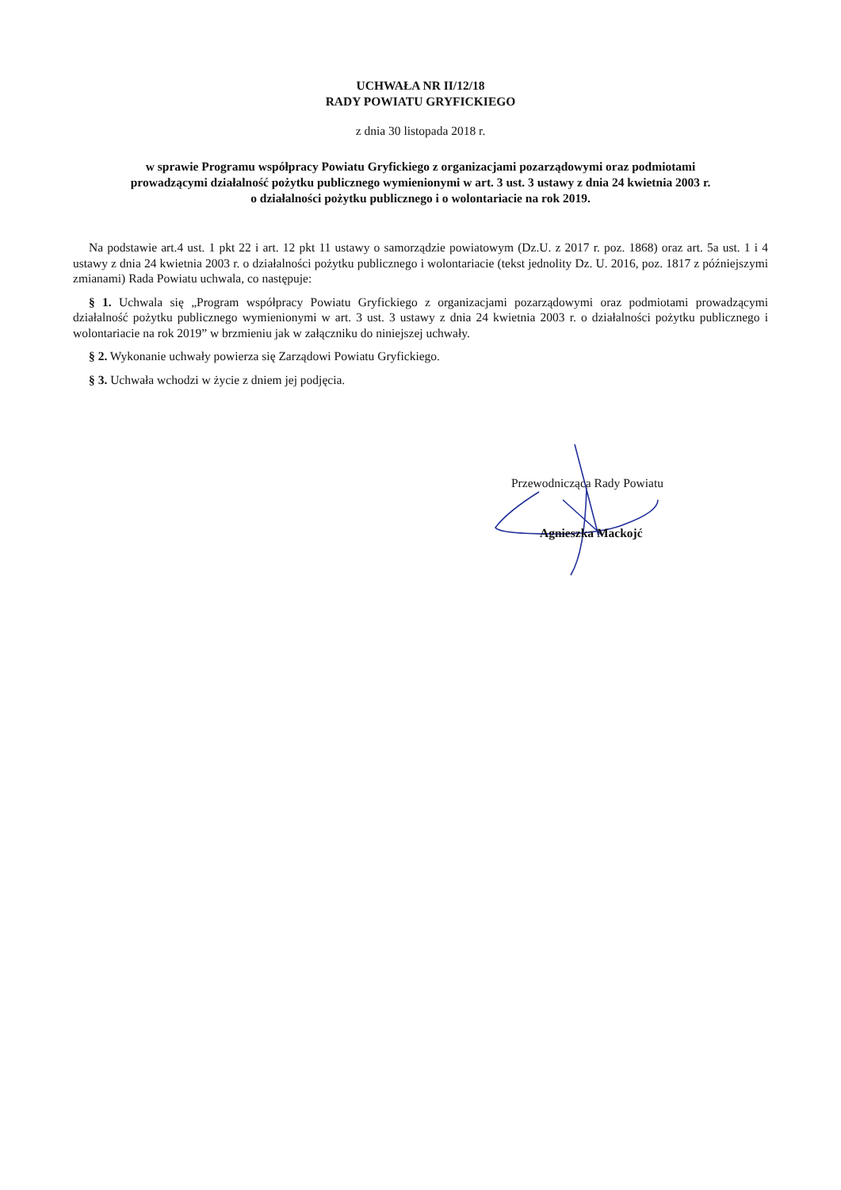UCHWAŁA NR II/12/18
RADY POWIATU GRYFICKIEGO
z dnia 30 listopada 2018 r.
w sprawie Programu współpracy Powiatu Gryfickiego z organizacjami pozarządowymi oraz podmiotami
prowadzącymi działalność pożytku publicznego wymienionymi w art. 3 ust. 3 ustawy z dnia 24 kwietnia 2003 r.
o działalności pożytku publicznego i o wolontariacie na rok 2019.
Na podstawie art.4 ust. 1 pkt 22 i art. 12 pkt 11 ustawy o samorządzie powiatowym (Dz.U. z 2017 r. poz. 1868) oraz art. 5a ust. 1 i 4 ustawy z dnia 24 kwietnia 2003 r. o działalności pożytku publicznego i wolontariacie (tekst jednolity Dz. U. 2016, poz. 1817 z późniejszymi zmianami) Rada Powiatu uchwala, co następuje:
§ 1. Uchwala się „Program współpracy Powiatu Gryfickiego z organizacjami pozarządowymi oraz podmiotami prowadzącymi działalność pożytku publicznego wymienionymi w art. 3 ust. 3 ustawy z dnia 24 kwietnia 2003 r. o działalności pożytku publicznego i wolontariacie na rok 2019” w brzmieniu jak w załączniku do niniejszej uchwały.
§ 2. Wykonanie uchwały powierza się Zarządowi Powiatu Gryfickiego.
§ 3. Uchwała wchodzi w życie z dniem jej podjęcia.
Przewodnicząca Rady Powiatu
Agnieszka Mackojć